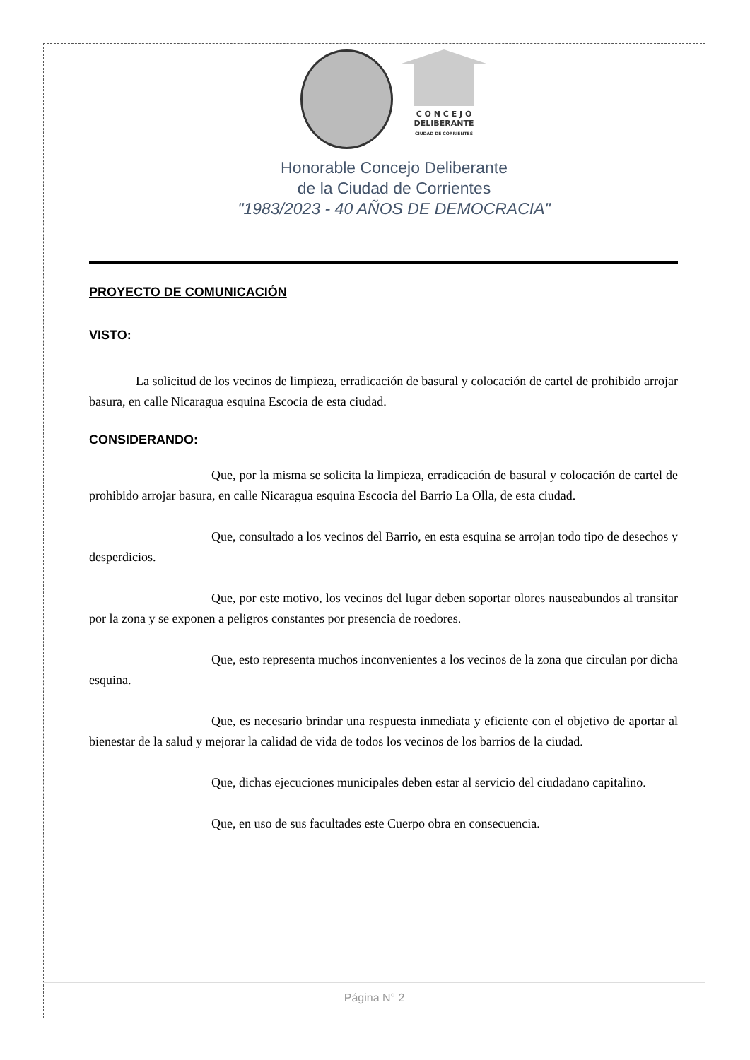C O N C E J O
DELIBERANTE
CIUDAD DE CORRIENTES
Honorable Concejo Deliberante
de la Ciudad de Corrientes
"1983/2023 - 40 AÑOS DE DEMOCRACIA"
PROYECTO DE COMUNICACIÓN
VISTO:
La solicitud de los vecinos de limpieza, erradicación de basural y colocación de cartel de prohibido arrojar basura, en calle Nicaragua esquina Escocia de esta ciudad.
CONSIDERANDO:
Que, por la misma se solicita la limpieza, erradicación de basural y colocación de cartel de prohibido arrojar basura, en calle Nicaragua esquina Escocia del Barrio La Olla, de esta ciudad.
Que, consultado a los vecinos del Barrio, en esta esquina se arrojan todo tipo de desechos y desperdicios.
Que, por este motivo, los vecinos del lugar deben soportar olores nauseabundos al transitar por la zona y se exponen a peligros constantes por presencia de roedores.
Que, esto representa muchos inconvenientes a los vecinos de la zona que circulan por dicha esquina.
Que, es necesario brindar una respuesta inmediata y eficiente con el objetivo de aportar al bienestar de la salud y mejorar la calidad de vida de todos los vecinos de los barrios de la ciudad.
Que, dichas ejecuciones municipales deben estar al servicio del ciudadano capitalino.
Que, en uso de sus facultades este Cuerpo obra en consecuencia.
Página N° 2